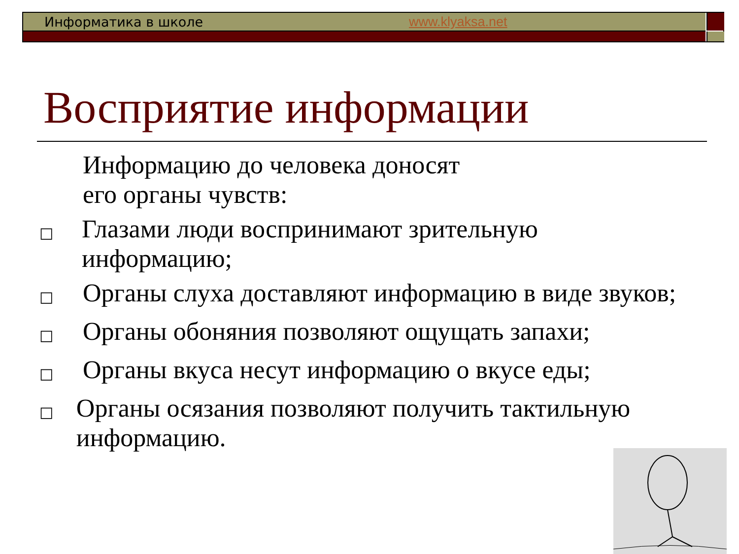Информатика в школе www.klyaksa.net
Восприятие информации
Информацию до человека доносят
его органы чувств:
□ Глазами люди воспринимают зрительную информацию;
□ Органы слуха доставляют информацию в виде звуков;
□ Органы обоняния позволяют ощущать запахи;
□ Органы вкуса несут информацию о вкусе еды;
□ Органы осязания позволяют получить тактильную информацию.